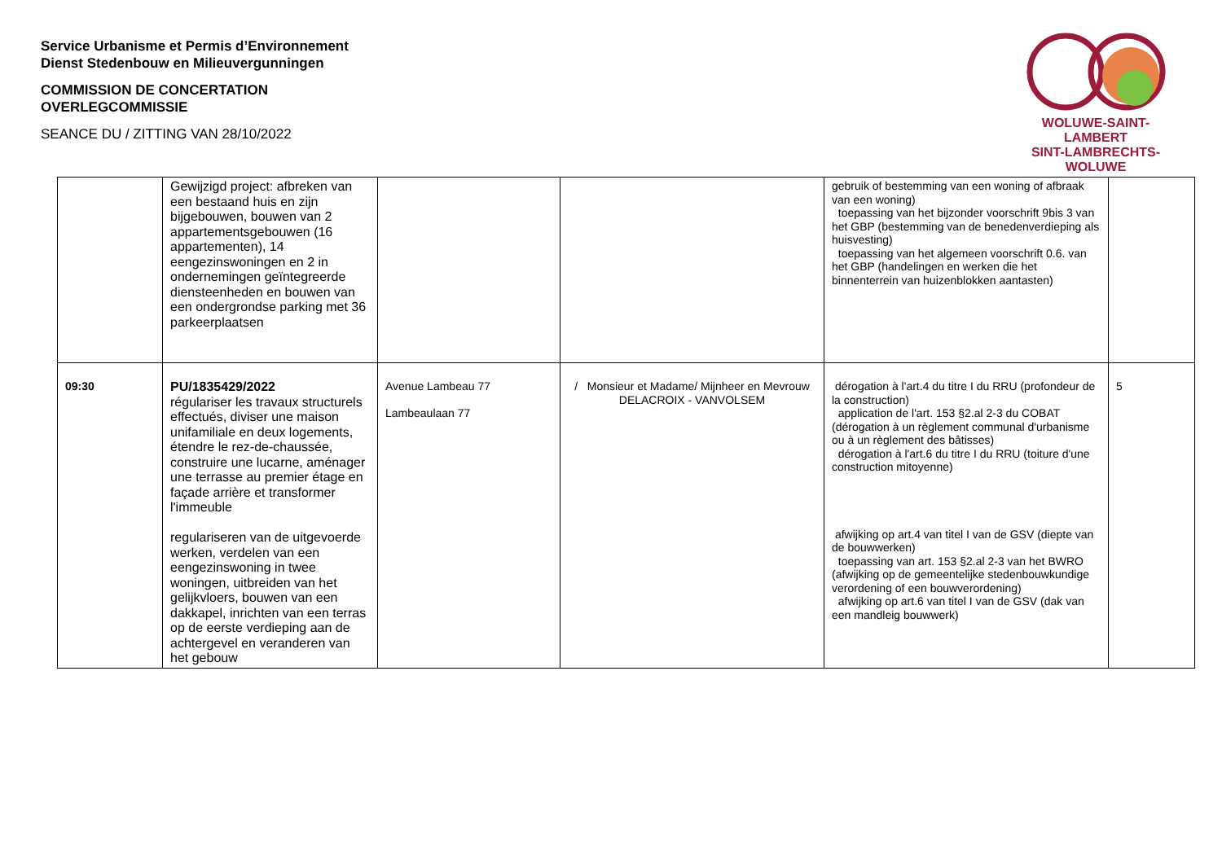Service Urbanisme et Permis d’Environnement
Dienst Stedenbouw en Milieuvergunningen
COMMISSION DE CONCERTATION
OVERLEGCOMMISSIE
SEANCE DU / ZITTING VAN 28/10/2022
WOLUWE-SAINT-LAMBERT
SINT-LAMBRECHTS-WOLUWE
| | Gewijzigd project: afbreken van een bestaand huis en zijn bijgebouwen, bouwen van 2 appartementsgebouwen (16 appartementen), 14 eengezinswoningen en 2 in ondernemingen geïntegreerde diensteenheden en bouwen van een ondergrondse parking met 36 parkeerplaatsen | | | gebruik of bestemming van een woning of afbraak van een woning) toepassing van het bijzonder voorschrift 9bis 3 van het GBP (bestemming van de benedenverdieping als huisvesting) toepassing van het algemeen voorschrift 0.6. van het GBP (handelingen en werken die het binnenterrein van huizenblokken aantasten) | |
| 09:30 | PU/1835429/2022 régulariser les travaux structurels effectués, diviser une maison unifamiliale en deux logements, étendre le rez-de-chaussée, construire une lucarne, aménager une terrasse au premier étage en façade arrière et transformer l'immeuble regulariseren van de uitgevoerde werken, verdelen van een eengezinswoning in twee woningen, uitbreiden van het gelijkvloers, bouwen van een dakkapel, inrichten van een terras op de eerste verdieping aan de achtergevel en veranderen van het gebouw | Avenue Lambeau 77 Lambeaulaan 77 | / Monsieur et Madame/ Mijnheer en Mevrouw DELACROIX - VANVOLSEM | dérogation à l'art.4 du titre I du RRU (profondeur de la construction) application de l'art. 153 §2.al 2-3 du COBAT (dérogation à un règlement communal d'urbanisme ou à un règlement des bâtisses) dérogation à l'art.6 du titre I du RRU (toiture d'une construction mitoyenne) afwijking op art.4 van titel I van de GSV (diepte van de bouwwerken) toepassing van art. 153 §2.al 2-3 van het BWRO (afwijking op de gemeentelijke stedenbouwkundige verordening of een bouwverordening) afwijking op art.6 van titel I van de GSV (dak van een mandleig bouwwerk) | 5 |